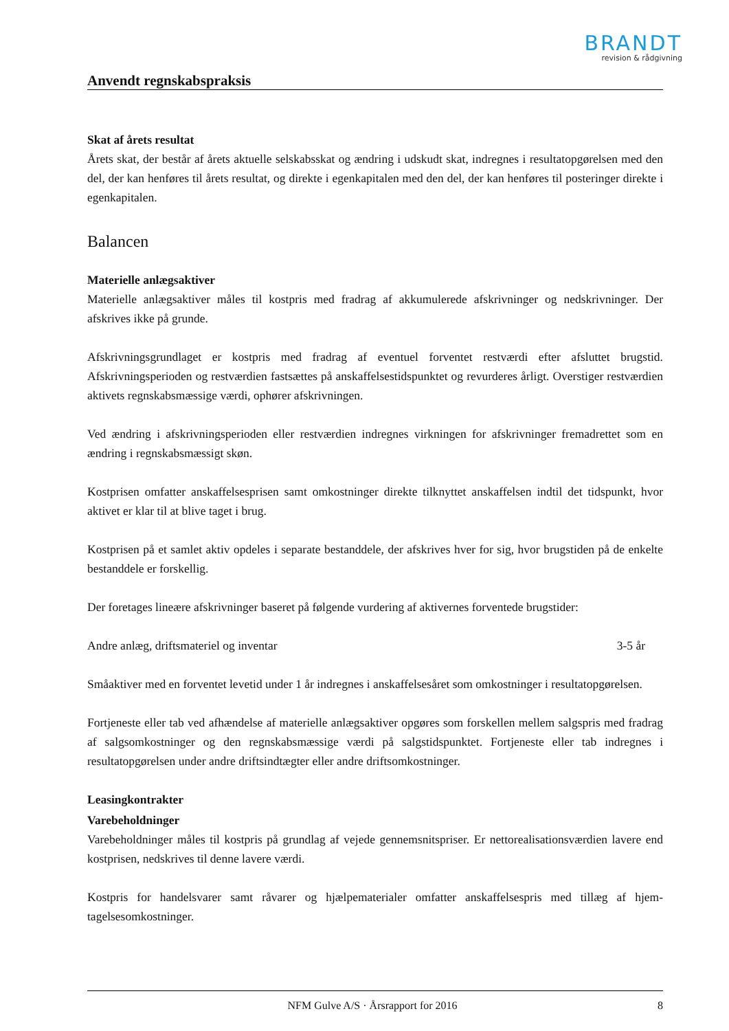BRANDT
revision & rådgivning
Anvendt regnskabspraksis
Skat af årets resultat
Årets skat, der består af årets aktuelle selskabsskat og ændring i udskudt skat, indregnes i resultatopgørel­sen med den del, der kan henføres til årets resultat, og direkte i egenkapitalen med den del, der kan hen­føres til posteringer direkte i egenkapitalen.
Balancen
Materielle anlægsaktiver
Materielle anlægsaktiver måles til kostpris med fradrag af akkumulerede afskrivninger og nedskrivninger. Der afskrives ikke på grunde.
Afskrivningsgrundlaget er kostpris med fradrag af eventuel forventet restværdi efter afsluttet brugstid. Afskrivningsperioden og restværdien fastsættes på anskaffelsestidspunktet og revurderes årligt. Oversti­ger restværdien aktivets regnskabsmæssige værdi, ophører afskrivningen.
Ved ændring i afskrivningsperioden eller restværdien indregnes virkningen for afskrivninger fremadrettet som en ændring i regnskabsmæssigt skøn.
Kostprisen omfatter anskaffelsesprisen samt omkostninger direkte tilknyttet anskaffelsen indtil det tids­punkt, hvor aktivet er klar til at blive taget i brug.
Kostprisen på et samlet aktiv opdeles i separate bestanddele, der afskrives hver for sig, hvor brugstiden på de enkelte bestanddele er forskellig.
Der foretages lineære afskrivninger baseret på følgende vurdering af aktivernes forventede brugstider:
Andre anlæg, driftsmateriel og inventar 3-5 år
Småaktiver med en forventet levetid under 1 år indregnes i anskaffelsesåret som omkostninger i resultat­opgørelsen.
Fortjeneste eller tab ved afhændelse af materielle anlægsaktiver opgøres som forskellen mellem salgspris med fradrag af salgsomkostninger og den regnskabsmæssige værdi på salgstidspunktet. Fortjeneste eller tab indregnes i resultatopgørelsen under andre driftsindtægter eller andre driftsomkostninger.
Leasingkontrakter
Varebeholdninger
Varebeholdninger måles til kostpris på grundlag af vejede gennemsnitspriser. Er nettorealisationsværdien lavere end kostprisen, nedskrives til denne lavere værdi.
Kostpris for handelsvarer samt råvarer og hjælpematerialer omfatter anskaffelsespris med tillæg af hjem­tagelsesomkostninger.
NFM Gulve A/S · Årsrapport for 2016 8